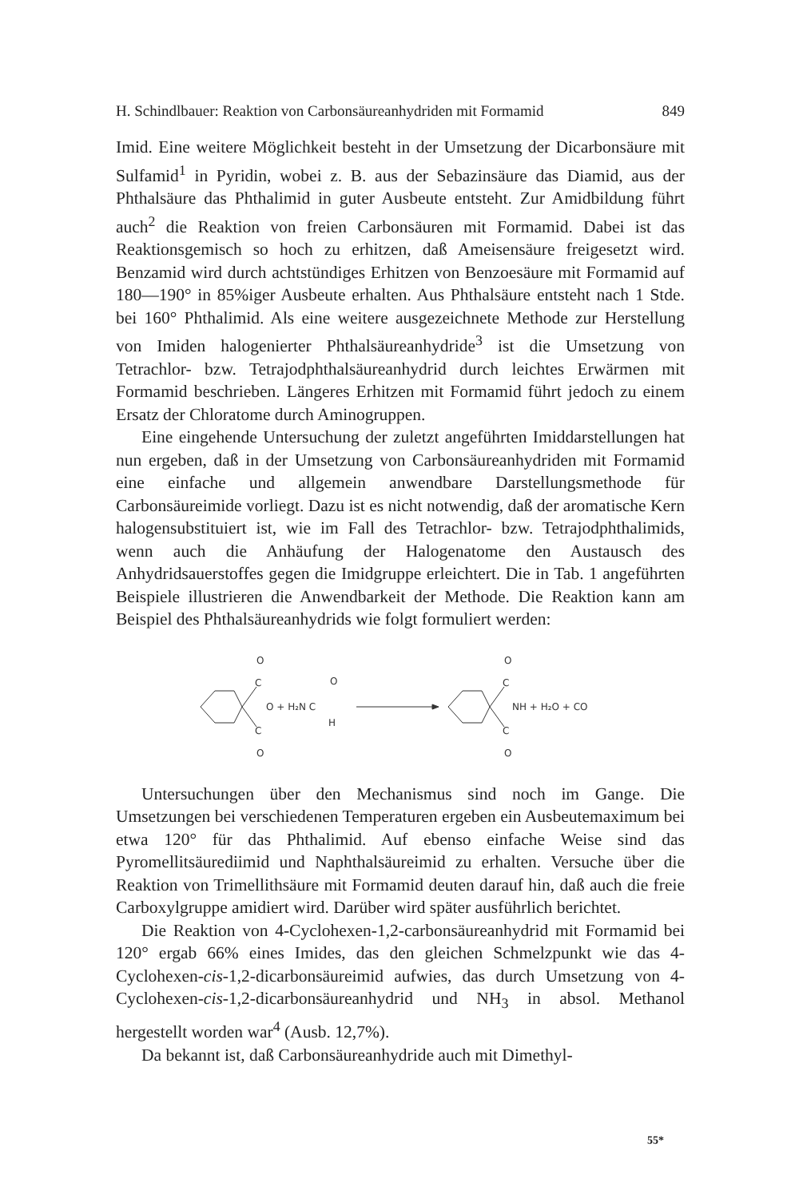H. Schindlbauer: Reaktion von Carbonsäureanhydriden mit Formamid 849
Imid. Eine weitere Möglichkeit besteht in der Umsetzung der Dicarbonsäure mit Sulfamid<sup>1</sup> in Pyridin, wobei z. B. aus der Sebazinsäure das Diamid, aus der Phthalsäure das Phthalimid in guter Ausbeute entsteht. Zur Amidbildung führt auch<sup>2</sup> die Reaktion von freien Carbonsäuren mit Formamid. Dabei ist das Reaktionsgemisch so hoch zu erhitzen, daß Ameisensäure freigesetzt wird. Benzamid wird durch achtstündiges Erhitzen von Benzoesäure mit Formamid auf 180—190° in 85%iger Ausbeute erhalten. Aus Phthalsäure entsteht nach 1 Stde. bei 160° Phthalimid. Als eine weitere ausgezeichnete Methode zur Herstellung von Imiden halogenierter Phthalsäureanhydride<sup>3</sup> ist die Umsetzung von Tetrachlor- bzw. Tetrajodphthalsäureanhydrid durch leichtes Erwärmen mit Formamid beschrieben. Längeres Erhitzen mit Formamid führt jedoch zu einem Ersatz der Chloratome durch Aminogruppen.
Eine eingehende Untersuchung der zuletzt angeführten Imiddarstellungen hat nun ergeben, daß in der Umsetzung von Carbonsäureanhydriden mit Formamid eine einfache und allgemein anwendbare Darstellungsmethode für Carbonsäureimide vorliegt. Dazu ist es nicht notwendig, daß der aromatische Kern halogensubstituiert ist, wie im Fall des Tetrachlor- bzw. Tetrajodphthalimids, wenn auch die Anhäufung der Halogenatome den Austausch des Anhydridsauerstoffes gegen die Imidgruppe erleichtert. Die in Tab. 1 angeführten Beispiele illustrieren die Anwendbarkeit der Methode. Die Reaktion kann am Beispiel des Phthalsäureanhydrids wie folgt formuliert werden:
C
C
O
O
O + H₂N C
H
O
C
C
O
O
NH + H₂O + CO
Untersuchungen über den Mechanismus sind noch im Gange. Die Umsetzungen bei verschiedenen Temperaturen ergeben ein Ausbeutemaximum bei etwa 120° für das Phthalimid. Auf ebenso einfache Weise sind das Pyromellitsäurediimid und Naphthalsäureimid zu erhalten. Versuche über die Reaktion von Trimellithsäure mit Formamid deuten darauf hin, daß auch die freie Carboxylgruppe amidiert wird. Darüber wird später ausführlich berichtet.
Die Reaktion von 4-Cyclohexen-1,2-carbonsäureanhydrid mit Formamid bei 120° ergab 66% eines Imides, das den gleichen Schmelzpunkt wie das 4-Cyclohexen-cis-1,2-dicarbonsäureimid aufwies, das durch Umsetzung von 4-Cyclohexen-cis-1,2-dicarbonsäureanhydrid und NH<sub>3</sub> in absol. Methanol hergestellt worden war<sup>4</sup> (Ausb. 12,7%).
Da bekannt ist, daß Carbonsäureanhydride auch mit Dimethyl-
55*